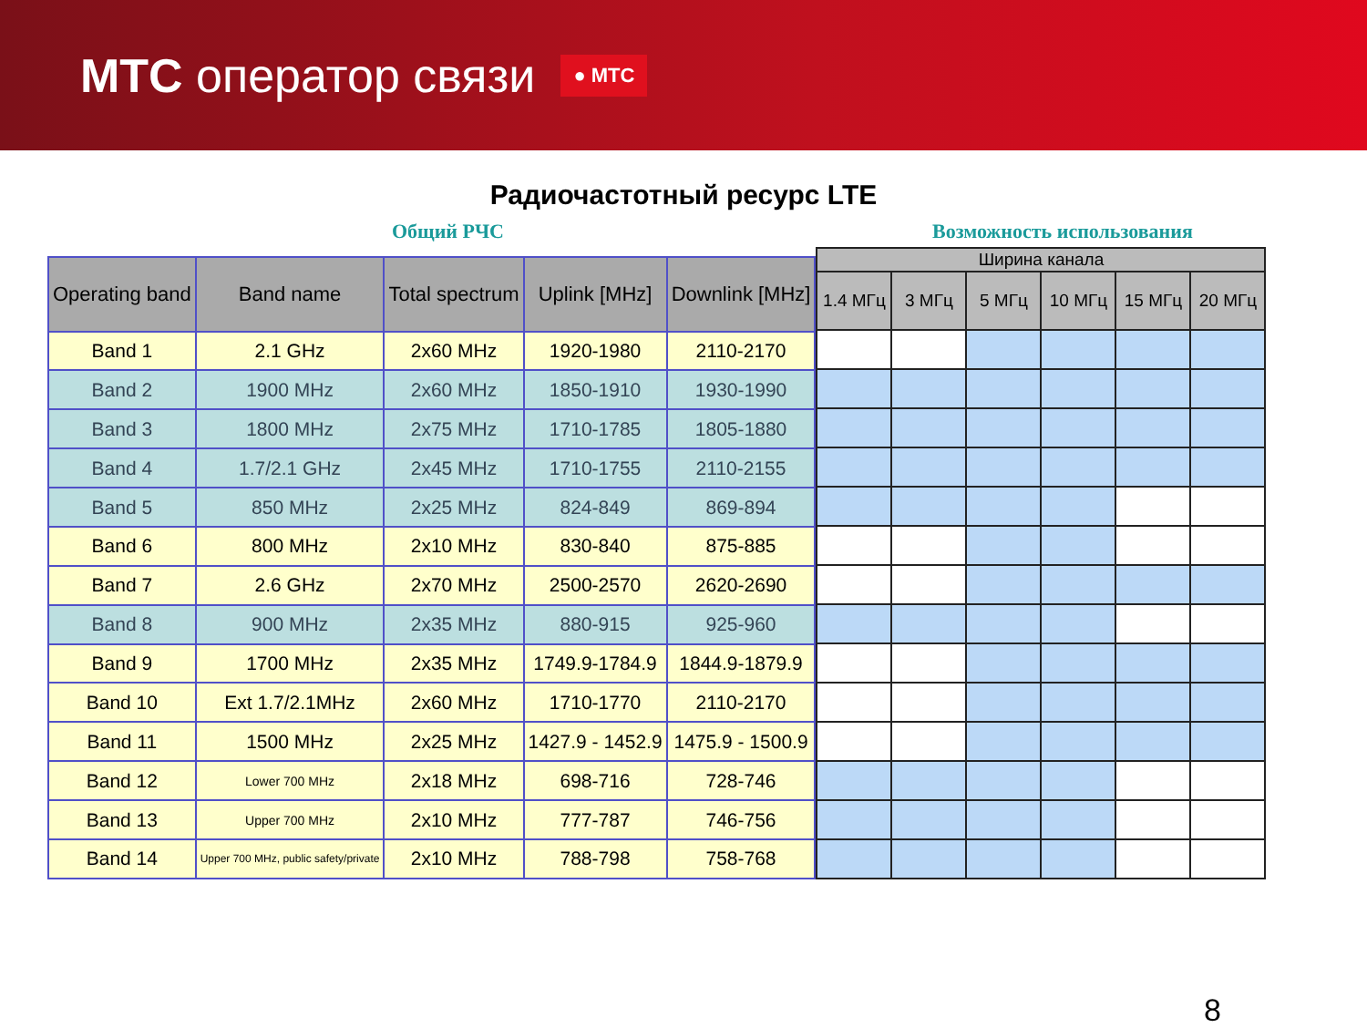МТС оператор связи
● МТС
Радиочастотный ресурс LTE
Общий РЧС Возможность использования
| Operating band | Band name | Total spectrum | Uplink [MHz] | Downlink [MHz] |
| --- | --- | --- | --- | --- |
| Band 1 | 2.1 GHz | 2x60 MHz | 1920-1980 | 2110-2170 |
| Band 2 | 1900 MHz | 2x60 MHz | 1850-1910 | 1930-1990 |
| Band 3 | 1800 MHz | 2x75 MHz | 1710-1785 | 1805-1880 |
| Band 4 | 1.7/2.1 GHz | 2x45 MHz | 1710-1755 | 2110-2155 |
| Band 5 | 850 MHz | 2x25 MHz | 824-849 | 869-894 |
| Band 6 | 800 MHz | 2x10 MHz | 830-840 | 875-885 |
| Band 7 | 2.6 GHz | 2x70 MHz | 2500-2570 | 2620-2690 |
| Band 8 | 900 MHz | 2x35 MHz | 880-915 | 925-960 |
| Band 9 | 1700 MHz | 2x35 MHz | 1749.9-1784.9 | 1844.9-1879.9 |
| Band 10 | Ext 1.7/2.1MHz | 2x60 MHz | 1710-1770 | 2110-2170 |
| Band 11 | 1500 MHz | 2x25 MHz | 1427.9 - 1452.9 | 1475.9 - 1500.9 |
| Band 12 | Lower 700 MHz | 2x18 MHz | 698-716 | 728-746 |
| Band 13 | Upper 700 MHz | 2x10 MHz | 777-787 | 746-756 |
| Band 14 | Upper 700 MHz, public safety/private | 2x10 MHz | 788-798 | 758-768 |
| Ширина канала | | | | | |
| --- | --- | --- | --- | --- | --- |
| 1.4 МГц | 3 МГц | 5 МГц | 10 МГц | 15 МГц | 20 МГц |
8